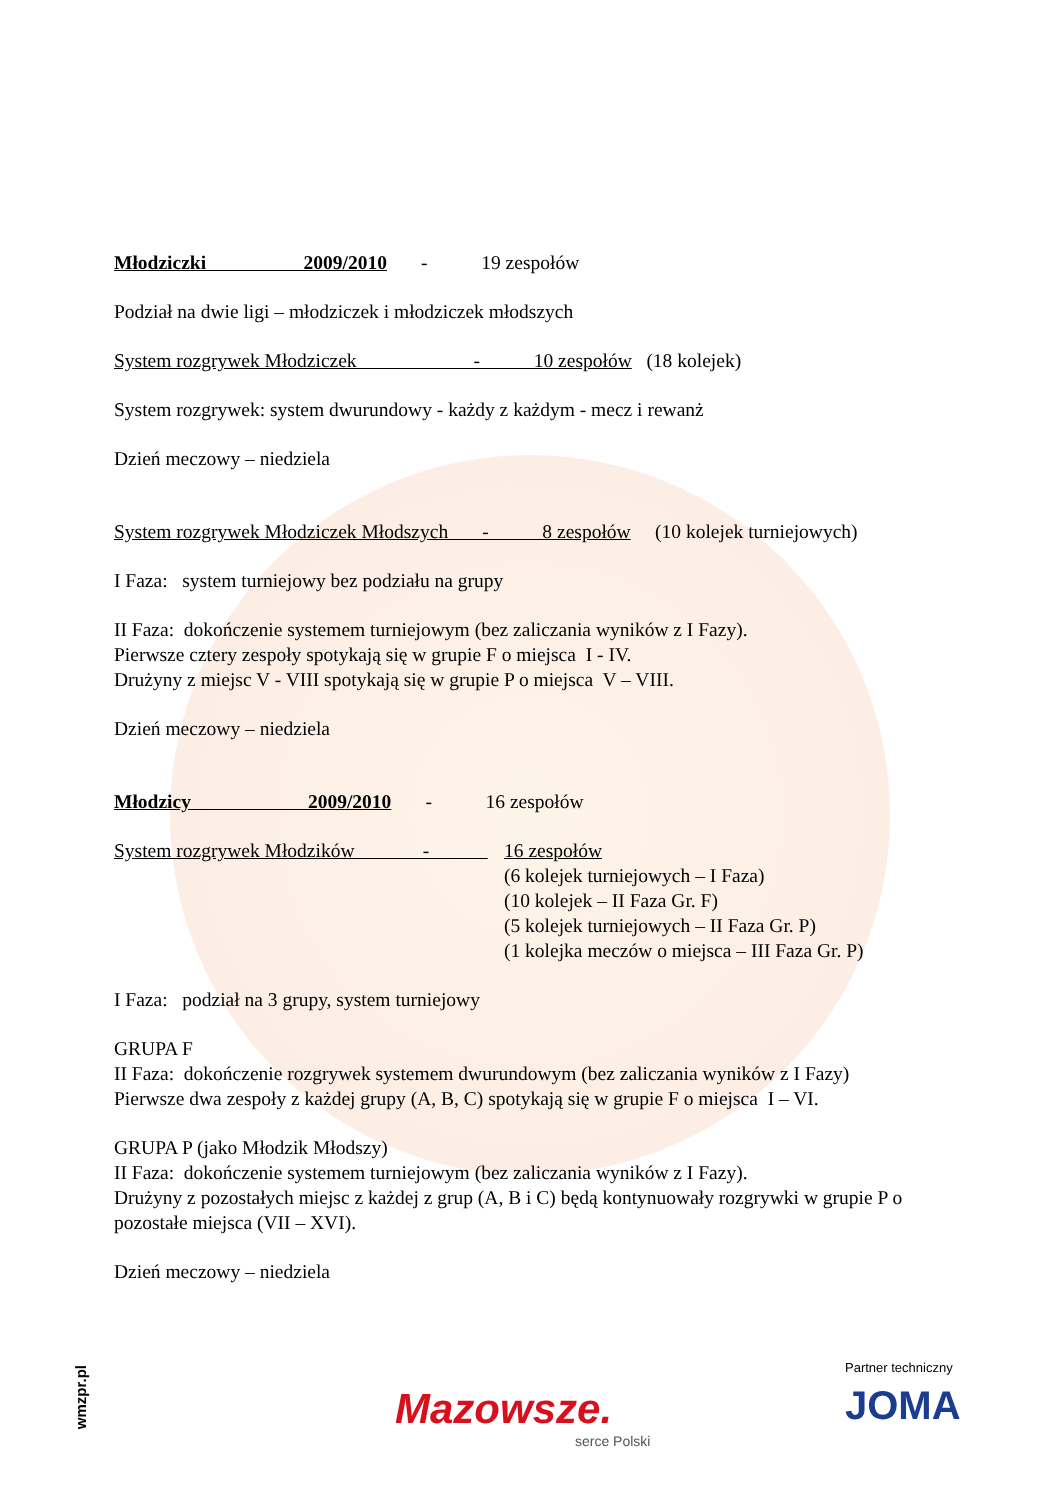Młodziczki 2009/2010 - 19 zespołów
Podział na dwie ligi – młodziczek i młodziczek młodszych
System rozgrywek Młodziczek - 10 zespołów (18 kolejek)
System rozgrywek: system dwurundowy - każdy z każdym - mecz i rewanż
Dzień meczowy – niedziela
System rozgrywek Młodziczek Młodszych - 8 zespołów (10 kolejek turniejowych)
I Faza: system turniejowy bez podziału na grupy
II Faza: dokończenie systemem turniejowym (bez zaliczania wyników z I Fazy).
Pierwsze cztery zespoły spotykają się w grupie F o miejsca I - IV.
Drużyny z miejsc V - VIII spotykają się w grupie P o miejsca V – VIII.
Dzień meczowy – niedziela
Młodzicy 2009/2010 - 16 zespołów
System rozgrywek Młodzików -
16 zespołów
(6 kolejek turniejowych – I Faza)
(10 kolejek – II Faza Gr. F)
(5 kolejek turniejowych – II Faza Gr. P)
(1 kolejka meczów o miejsca – III Faza Gr. P)
I Faza: podział na 3 grupy, system turniejowy
GRUPA F
II Faza: dokończenie rozgrywek systemem dwurundowym (bez zaliczania wyników z I Fazy)
Pierwsze dwa zespoły z każdej grupy (A, B, C) spotykają się w grupie F o miejsca I – VI.
GRUPA P (jako Młodzik Młodszy)
II Faza: dokończenie systemem turniejowym (bez zaliczania wyników z I Fazy).
Drużyny z pozostałych miejsc z każdej z grup (A, B i C) będą kontynuowały rozgrywki w grupie P o pozostałe miejsca (VII – XVI).
Dzień meczowy – niedziela
wmzpr.pl
Mazowsze.
serce Polski
Partner techniczny
JOMA